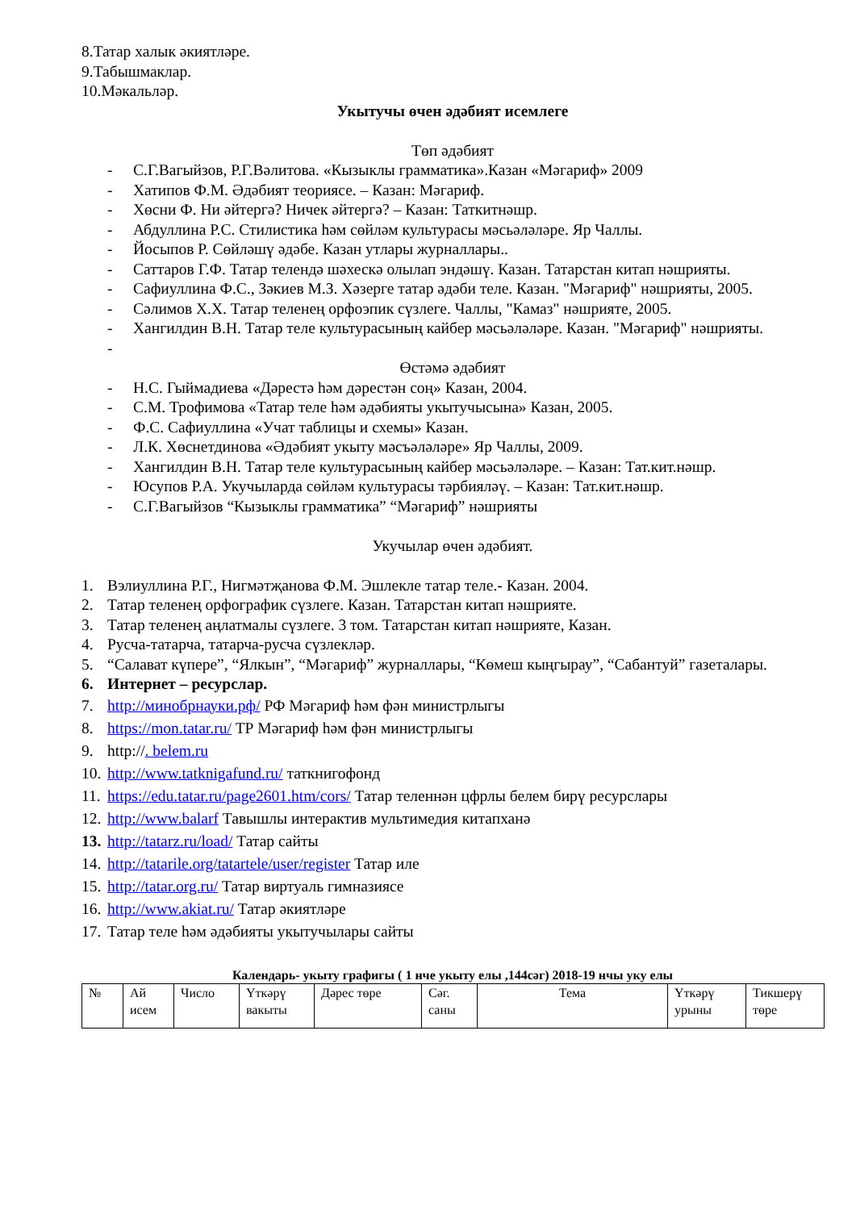8.Татар халык әкиятләре.
9.Табышмаклар.
10.Мәкальләр.
Укытучы өчен әдәбият исемлеге
Төп әдәбият
- С.Г.Вагыйзов, Р.Г.Вәлитова. «Кызыклы грамматика».Казан «Мәгариф» 2009
- Хатипов Ф.М. Әдәбият теориясе. – Казан: Мәгариф.
- Хөсни Ф. Ни әйтергә? Ничек әйтергә? – Казан: Таткитнәшр.
- Абдуллина Р.С. Стилистика һәм сөйләм культурасы мәсьәләләре. Яр Чаллы.
- Йосыпов Р. Сөйләшү әдәбе. Казан утлары журналлары..
- Саттаров Г.Ф. Татар телендә шәхескә олылап эндәшү. Казан. Татарстан китап нәшрияты.
- Сафиуллина Ф.С., Зәкиев М.З. Хәзерге татар әдәби теле. Казан. "Мәгариф" нәшрияты, 2005.
- Сәлимов Х.Х. Татар теленең орфоэпик сүзлеге. Чаллы, "Камаз" нәшрияте, 2005.
- Хангилдин В.Н. Татар теле культурасының кайбер мәсьәләләре. Казан. "Мәгариф" нәшрияты.
-
Өстәмә әдәбият
- Н.С. Гыймадиева «Дәрестә һәм дәрестән соң» Казан, 2004.
- С.М. Трофимова «Татар теле һәм әдәбияты укытучысына» Казан, 2005.
- Ф.С. Сафиуллина «Учат таблицы и схемы» Казан.
- Л.К. Хөснетдинова «Әдәбият укыту мәсъәләләре» Яр Чаллы, 2009.
- Хангилдин В.Н. Татар теле культурасының кайбер мәсьәләләре. – Казан: Тат.кит.нәшр.
- Юсупов Р.А. Укучыларда сөйләм культурасы тәрбияләү. – Казан: Тат.кит.нәшр.
- С.Г.Вагыйзов “Кызыклы грамматика” “Мәгариф” нәшрияты
Укучылар өчен әдәбият.
1. Вэлиуллина Р.Г., Нигмәтҗанова Ф.М. Эшлекле татар теле.- Казан. 2004.
2. Татар теленең орфографик сүзлеге. Казан. Татарстан китап нәшрияте.
3. Татар теленең аңлатмалы сүзлеге. 3 том. Татарстан китап нәшрияте, Казан.
4. Русча-татарча, татарча-русча сүзлекләр.
5. “Салават күпере”, “Ялкын”, “Мәгариф” журналлары, “Көмеш кыңгырау”, “Сабантуй” газеталары.
6. Интернет – ресурслар.
7. http://минобрнауки.рф/ РФ Мәгариф һәм фән министрлыгы
8. https://mon.tatar.ru/ ТР Мәгариф һәм фән министрлыгы
9. http://. belem.ru
10. http://www.tatknigafund.ru/ таткнигофонд
11. https://edu.tatar.ru/page2601.htm/cors/ Татар теленнән цфрлы белем бирү ресурслары
12. http://www.balarf Тавышлы интерактив мультимедия китапханә
13. http://tatarz.ru/load/ Татар сайты
14. http://tatarile.org/tatartele/user/register Татар иле
15. http://tatar.org.ru/ Татар виртуаль гимназиясе
16. http://www.akiat.ru/ Татар әкиятләре
17. Татар теле һәм әдәбияты укытучылары сайты
Календарь- укыту графигы ( 1 нче укыту елы ,144сәг) 2018-19 нчы уку елы
| № | Ай исем | Число | Үткәрү вакыты | Дәрес төре | Сәг. саны | Тема | Үткәрү урыны | Тикшерү төре |